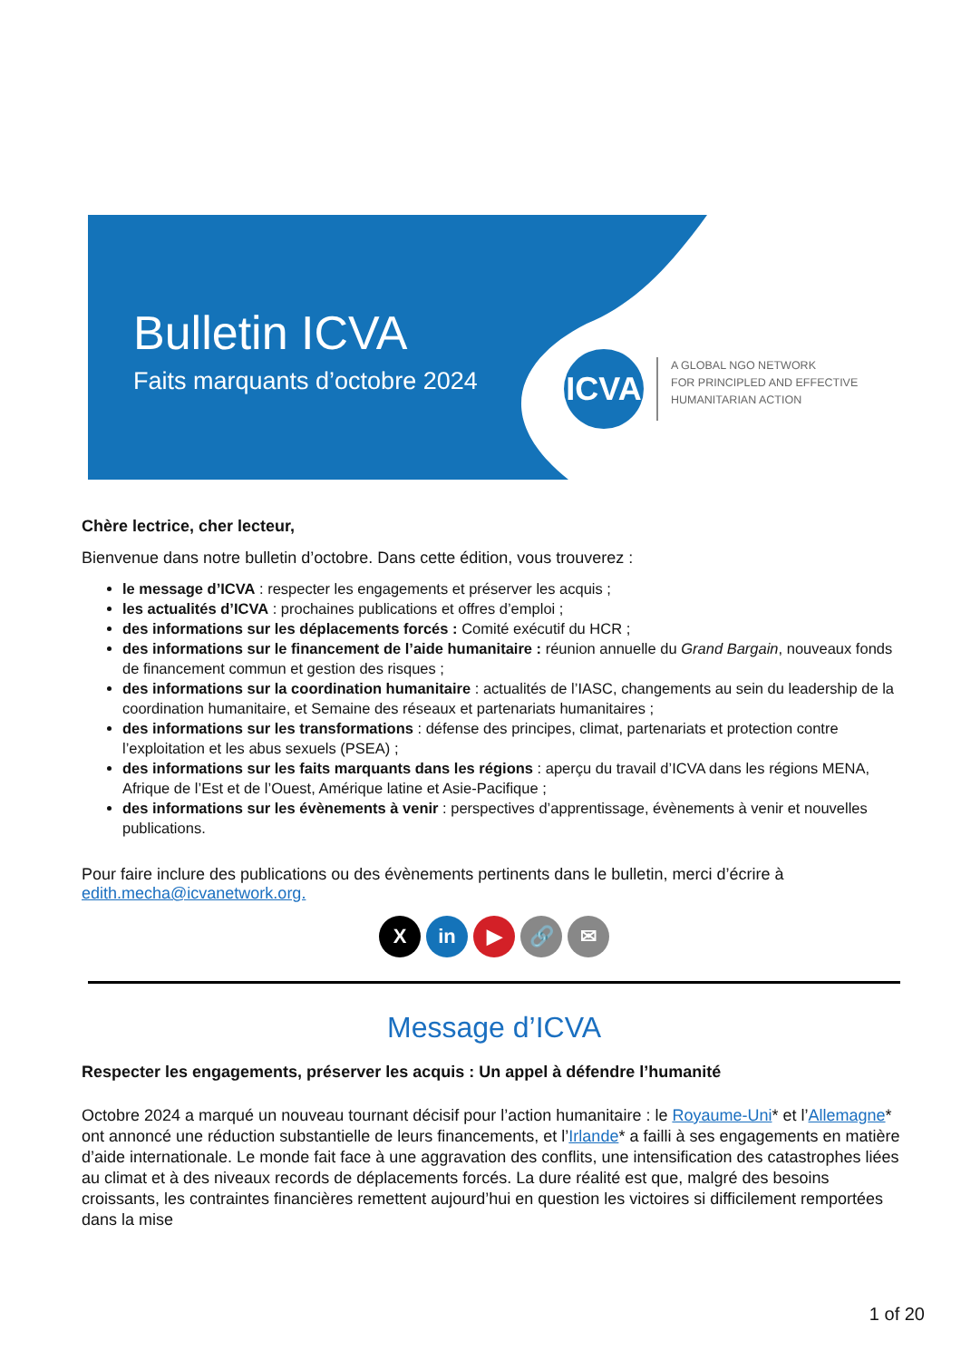Bulletin ICVA
Faits marquants d’octobre 2024
ICVA
A GLOBAL NGO NETWORK
FOR PRINCIPLED AND EFFECTIVE
HUMANITARIAN ACTION
Chère lectrice, cher lecteur,
Bienvenue dans notre bulletin d’octobre. Dans cette édition, vous trouverez :
le message d’ICVA : respecter les engagements et préserver les acquis ;
les actualités d’ICVA : prochaines publications et offres d’emploi ;
des informations sur les déplacements forcés : Comité exécutif du HCR ;
des informations sur le financement de l’aide humanitaire : réunion annuelle du Grand Bargain, nouveaux fonds de financement commun et gestion des risques ;
des informations sur la coordination humanitaire : actualités de l’IASC, changements au sein du leadership de la coordination humanitaire, et Semaine des réseaux et partenariats humanitaires ;
des informations sur les transformations : défense des principes, climat, partenariats et protection contre l’exploitation et les abus sexuels (PSEA) ;
des informations sur les faits marquants dans les régions : aperçu du travail d’ICVA dans les régions MENA, Afrique de l’Est et de l’Ouest, Amérique latine et Asie-Pacifique ;
des informations sur les évènements à venir : perspectives d’apprentissage, évènements à venir et nouvelles publications.
Pour faire inclure des publications ou des évènements pertinents dans le bulletin, merci d’écrire à edith.mecha@icvanetwork.org.
Xin ▶ 🔗 ✉
Message d’ICVA
Respecter les engagements, préserver les acquis : Un appel à défendre l’humanité
Octobre 2024 a marqué un nouveau tournant décisif pour l’action humanitaire : le Royaume-Uni* et l’Allemagne* ont annoncé une réduction substantielle de leurs financements, et l’Irlande* a failli à ses engagements en matière d’aide internationale. Le monde fait face à une aggravation des conflits, une intensification des catastrophes liées au climat et à des niveaux records de déplacements forcés. La dure réalité est que, malgré des besoins croissants, les contraintes financières remettent aujourd’hui en question les victoires si difficilement remportées dans la mise
1 of 20